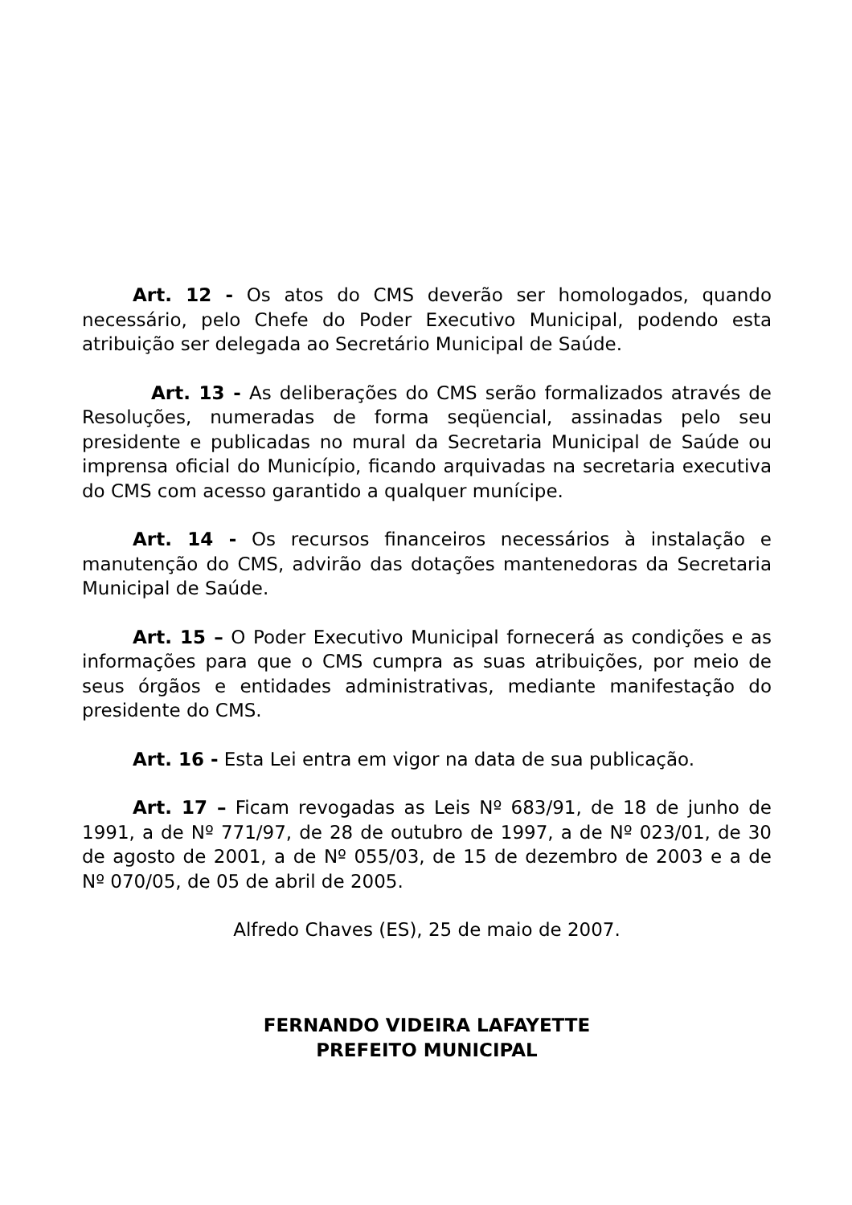Art. 12 - Os atos do CMS deverão ser homologados, quando necessário, pelo Chefe do Poder Executivo Municipal, podendo esta atribuição ser delegada ao Secretário Municipal de Saúde.
Art. 13 - As deliberações do CMS serão formalizados através de Resoluções, numeradas de forma seqüencial, assinadas pelo seu presidente e publicadas no mural da Secretaria Municipal de Saúde ou imprensa oficial do Município, ficando arquivadas na secretaria executiva do CMS com acesso garantido a qualquer munícipe.
Art. 14 - Os recursos financeiros necessários à instalação e manutenção do CMS, advirão das dotações mantenedoras da Secretaria Municipal de Saúde.
Art. 15 – O Poder Executivo Municipal fornecerá as condições e as informações para que o CMS cumpra as suas atribuições, por meio de seus órgãos e entidades administrativas, mediante manifestação do presidente do CMS.
Art. 16 - Esta Lei entra em vigor na data de sua publicação.
Art. 17 – Ficam revogadas as Leis Nº 683/91, de 18 de junho de 1991, a de Nº 771/97, de 28 de outubro de 1997, a de Nº 023/01, de 30 de agosto de 2001, a de Nº 055/03, de 15 de dezembro de 2003 e a de Nº 070/05, de 05 de abril de 2005.
Alfredo Chaves (ES), 25 de maio de 2007.
FERNANDO VIDEIRA LAFAYETTE
PREFEITO MUNICIPAL